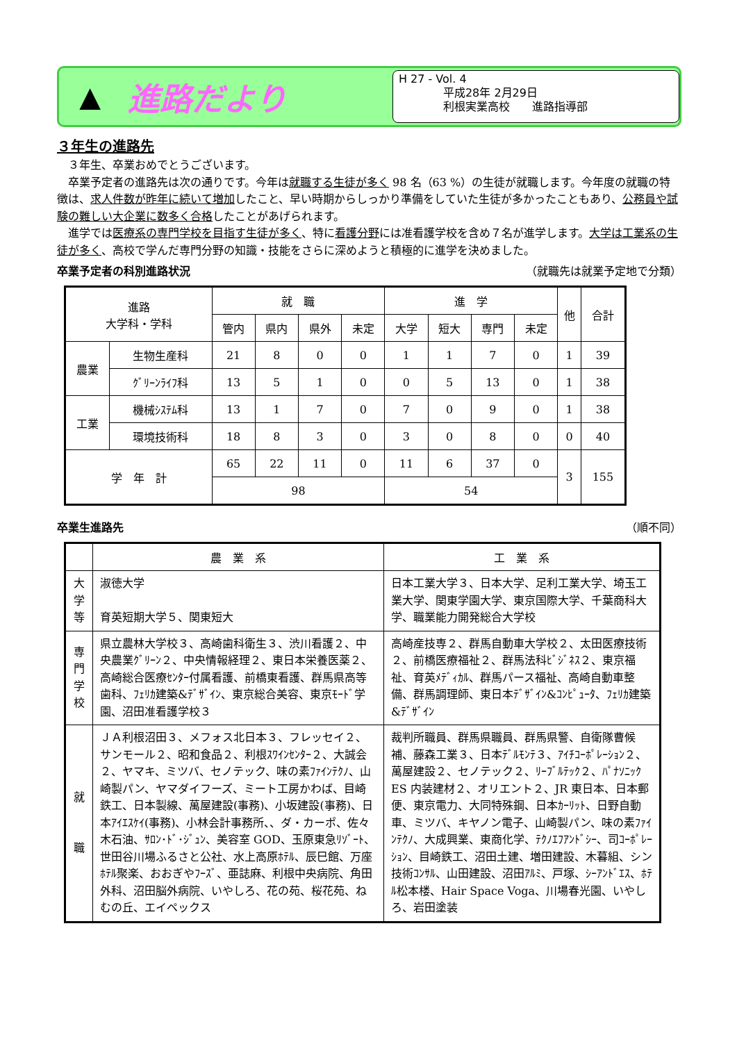▲
進路だより
H 27 - Vol. 4
　　　　平成28年 2月29日
　　　　利根実業高校　　進路指導部
３年生の進路先
　３年生、卒業おめでとうございます。
　卒業予定者の進路先は次の通りです。今年は就職する生徒が多く 98 名（63 %）の生徒が就職します。今年度の就職の特徴は、求人件数が昨年に続いて増加したこと、早い時期からしっかり準備をしていた生徒が多かったこともあり、公務員や試験の難しい大企業に数多く合格したことがあげられます。
　進学では医療系の専門学校を目指す生徒が多く、特に看護分野には准看護学校を含め７名が進学します。大学は工業系の生徒が多く、高校で学んだ専門分野の知識・技能をさらに深めようと積極的に進学を決めました。
卒業予定者の科別進路状況 （就職先は就業予定地で分類）
| 進路 大学科・学科 | | 就 職 | | | | 進 学 | | | | 他 | 合計 |
| --- | --- | --- | --- | --- | --- | --- | --- | --- | --- | --- | --- |
| | | 管内 | 県内 | 県外 | 未定 | 大学 | 短大 | 専門 | 未定 | | |
| 農業 | 生物生産科 | 21 | 8 | 0 | 0 | 1 | 1 | 7 | 0 | 1 | 39 |
| | ｸﾞﾘｰﾝﾗｲﾌ科 | 13 | 5 | 1 | 0 | 0 | 5 | 13 | 0 | 1 | 38 |
| 工業 | 機械ｼｽﾃﾑ科 | 13 | 1 | 7 | 0 | 7 | 0 | 9 | 0 | 1 | 38 |
| | 環境技術科 | 18 | 8 | 3 | 0 | 3 | 0 | 8 | 0 | 0 | 40 |
| 学 年 計 | | 65 | 22 | 11 | 0 | 11 | 6 | 37 | 0 | 3 | 155 |
| | | 98 | | | | 54 | | | | | |
卒業生進路先 （順不同）
| | 農 業 系 | 工 業 系 |
| --- | --- | --- |
| 大学等 | 淑徳大学 育英短期大学５、関東短大 | 日本工業大学３、日本大学、足利工業大学、埼玉工業大学、関東学園大学、東京国際大学、千葉商科大学、職業能力開発総合大学校 |
| 専門学校 | 県立農林大学校３、高崎歯科衛生３、渋川看護２、中央農業ｸﾞﾘｰﾝ２、中央情報経理２、東日本栄養医薬２、高崎総合医療ｾﾝﾀｰ付属看護、前橋東看護、群馬県高等歯科、ﾌｪﾘｶ建築&ﾃﾞｻﾞｲﾝ、東京総合美容、東京ﾓｰﾄﾞ学園、沼田准看護学校３ | 高崎産技専２、群馬自動車大学校２、太田医療技術２、前橋医療福祉２、群馬法科ﾋﾞｼﾞﾈｽ２、東京福祉、育英ﾒﾃﾞｨｶﾙ、群馬パース福祉、高崎自動車整備、群馬調理師、東日本ﾃﾞｻﾞｲﾝ&ｺﾝﾋﾟｭｰﾀ、ﾌｪﾘｶ建築&ﾃﾞｻﾞｲﾝ |
| 就 職 | ＪＡ利根沼田３、メフォス北日本３、フレッセイ２、サンモール２、昭和食品２、利根ｽﾜｲﾝｾﾝﾀｰ２、大誠会２、ヤマキ、ミツバ、セノテック、味の素ﾌｧｲﾝﾃｸﾉ、山崎製パン、ヤマダイフーズ、ミート工房かわば、目崎鉄工、日本製線、萬屋建設(事務)、小坂建設(事務)、日本ｱｲｴｽｹｲ(事務)、小林会計事務所、、ダ・カーポ、佐々木石油、ｻﾛﾝ･ﾄﾞ･ｼﾞｭﾝ、美容室 GOD、玉原東急ﾘｿﾞｰﾄ、世田谷川場ふるさと公社、水上高原ﾎﾃﾙ、辰巳館、万座ﾎﾃﾙ聚楽、おおぎやﾌｰｽﾞ、亜誌麻、利根中央病院、角田外科、沼田脳外病院、いやしろ、花の苑、桜花苑、ねむの丘、エイペックス | 裁判所職員、群馬県職員、群馬県警、自衛隊曹候補、藤森工業３、日本ﾃﾞﾙﾓﾝﾃ３、ｱｲﾁｺｰﾎﾟﾚｰｼｮﾝ２、萬屋建設２、セノテック２、ﾘｰﾌﾞﾙﾃｯｸ２、ﾊﾟﾅｿﾆｯｸ ES 内装建材２、オリエント２、JR 東日本、日本郵便、東京電力、大同特殊鋼、日本ｶｰﾘｯﾄ、日野自動車、ミツバ、キヤノン電子、山崎製パン、味の素ﾌｧｲﾝﾃｸﾉ、大成興業、東商化学、ﾃｸﾉｴﾌｱﾝﾄﾞｼｰ、司ｺｰﾎﾟﾚｰｼｮﾝ、目崎鉄工、沼田土建、増田建設、木暮組、シン技術ｺﾝｻﾙ、山田建設、沼田ｱﾙﾐ、戸塚、ｼｰｱﾝﾄﾞｴｽ、ﾎﾃﾙ松本楼、Hair Space Voga、川場春光園、いやしろ、岩田塗装 |